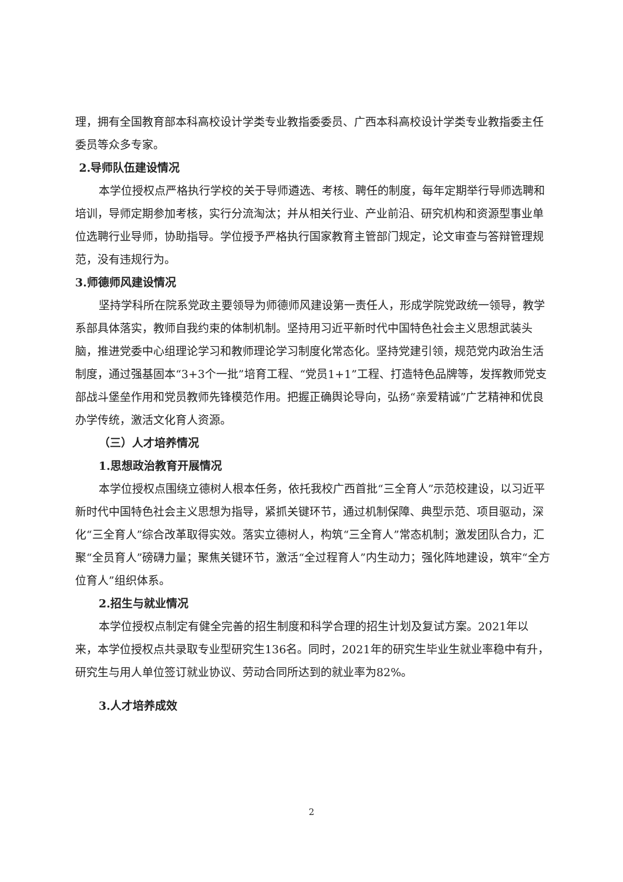理，拥有全国教育部本科高校设计学类专业教指委委员、广西本科高校设计学类专业教指委主任委员等众多专家。
2.导师队伍建设情况
本学位授权点严格执行学校的关于导师遴选、考核、聘任的制度，每年定期举行导师选聘和培训，导师定期参加考核，实行分流淘汰；并从相关行业、产业前沿、研究机构和资源型事业单位选聘行业导师，协助指导。学位授予严格执行国家教育主管部门规定，论文审查与答辩管理规范，没有违规行为。
3.师德师风建设情况
坚持学科所在院系党政主要领导为师德师风建设第一责任人，形成学院党政统一领导，教学系部具体落实，教师自我约束的体制机制。坚持用习近平新时代中国特色社会主义思想武装头脑，推进党委中心组理论学习和教师理论学习制度化常态化。坚持党建引领，规范党内政治生活制度，通过强基固本“3+3个一批”培育工程、“党员1+1”工程、打造特色品牌等，发挥教师党支部战斗堡垒作用和党员教师先锋模范作用。把握正确舆论导向，弘扬“亲爱精诚”广艺精神和优良办学传统，激活文化育人资源。
（三）人才培养情况
1.思想政治教育开展情况
本学位授权点围绕立德树人根本任务，依托我校广西首批“三全育人”示范校建设，以习近平新时代中国特色社会主义思想为指导，紧抓关键环节，通过机制保障、典型示范、项目驱动，深化“三全育人”综合改革取得实效。落实立德树人，构筑“三全育人”常态机制；激发团队合力，汇聚“全员育人”磅礴力量；聚焦关键环节，激活“全过程育人”内生动力；强化阵地建设，筑牢“全方位育人”组织体系。
2.招生与就业情况
本学位授权点制定有健全完善的招生制度和科学合理的招生计划及复试方案。2021年以来，本学位授权点共录取专业型研究生136名。同时，2021年的研究生毕业生就业率稳中有升，研究生与用人单位签订就业协议、劳动合同所达到的就业率为82%。
3.人才培养成效
2